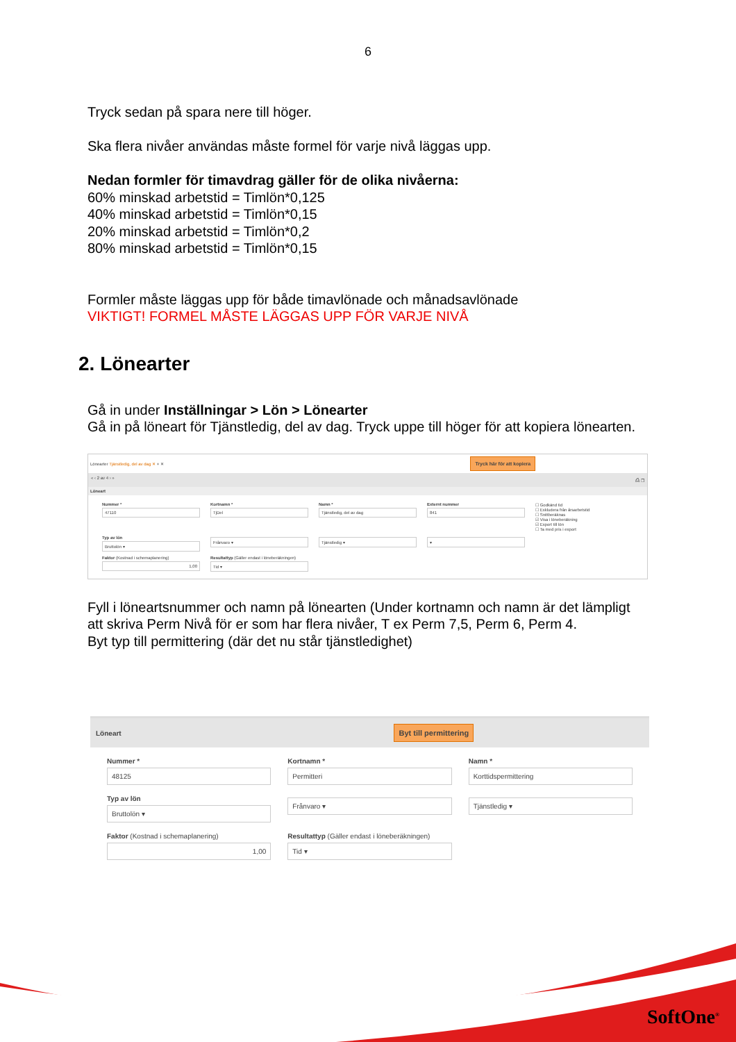6
Tryck sedan på spara nere till höger.
Ska flera nivåer användas måste formel för varje nivå läggas upp.
Nedan formler för timavdrag gäller för de olika nivåerna:
60% minskad arbetstid = Timlön*0,125
40% minskad arbetstid = Timlön*0,15
20% minskad arbetstid = Timlön*0,2
80% minskad arbetstid = Timlön*0,15
Formler måste läggas upp för både timavlönade och månadsavlönade
VIKTIGT! FORMEL MÅSTE LÄGGAS UPP FÖR VARJE NIVÅ
2. Lönearter
Gå in under Inställningar > Lön > Lönearter
Gå in på löneart för Tjänstledig, del av dag. Tryck uppe till höger för att kopiera lönearten.
Lönearter Tjänstledig, del av dag ✕ + ✕ Tryck här för att kopiera
« ‹ 2 av 4 › » ⎙ ❐
Löneart
Nummer *
47110
Kortnamn *
TjDel
Namn *
Tjänstledig, del av dag
Externt nummer
841
☐ Godkänd tid
☐ Exkludera från årsarbetstid
☐ Snittberäknas
☑ Visa i löneberäkning
☑ Export till lön
☐ Ta med pris i export
Typ av lön
Bruttolön ▾
Frånvaro ▾
Tjänstledig ▾
▾
Faktor (Kostnad i schemaplanering)
1,00
Resultattyp (Gäller endast i löneberäkningen)
Tid ▾
Fyll i löneartsnummer och namn på lönearten (Under kortnamn och namn är det lämpligt att skriva Perm Nivå för er som har flera nivåer, T ex Perm 7,5, Perm 6, Perm 4.
Byt typ till permittering (där det nu står tjänstledighet)
Löneart Byt till permittering
Nummer *
48125
Kortnamn *
Permitteri
Namn *
Korttidspermittering
Typ av lön
Bruttolön ▾
Frånvaro ▾
Tjänstledig ▾
Faktor (Kostnad i schemaplanering)
1,00
Resultattyp (Gäller endast i löneberäkningen)
Tid ▾
SoftOne<sup>®</sup>